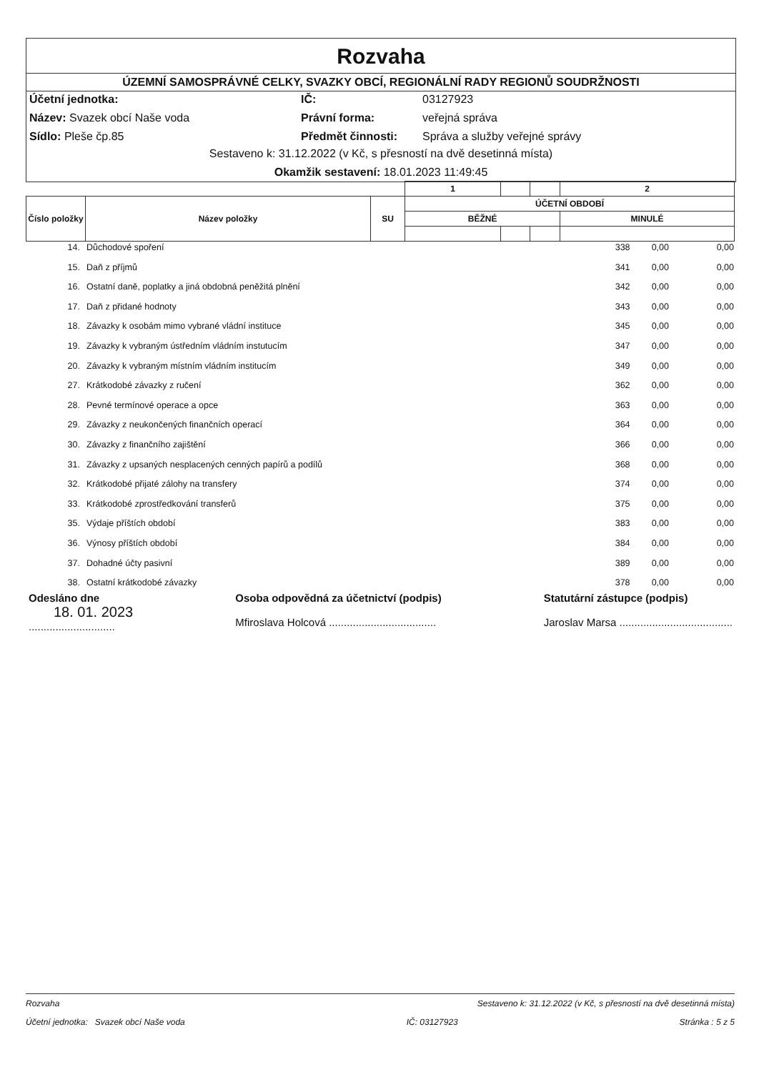Rozvaha
ÚZEMNÍ SAMOSPRÁVNÉ CELKY, SVAZKY OBCÍ, REGIONÁLNÍ RADY REGIONŮ SOUDRŽNOSTI
Účetní jednotka: IČ: 03127923 Název: Svazek obcí Naše voda Právní forma: veřejná správa Sídlo: Pleše čp.85 Předmět činnosti: Správa a služby veřejné správy
Sestaveno k: 31.12.2022 (v Kč, s přesností na dvě desetinná místa)
Okamžik sestavení: 18.01.2023 11:49:45
| | | | 1 | | | 2 |
| --- | --- | --- | --- | --- | --- | --- |
| Číslo položky | Název položky | SU | ÚČETNÍ OBDOBÍ | | | |
| | | | BĚŽNÉ | | | MINULÉ |
| 14. | Důchodové spoření | 338 | 0,00 | 0,00 |
| 15. | Daň z příjmů | 341 | 0,00 | 0,00 |
| 16. | Ostatní daně, poplatky a jiná obdobná peněžitá plnění | 342 | 0,00 | 0,00 |
| 17. | Daň z přidané hodnoty | 343 | 0,00 | 0,00 |
| 18. | Závazky k osobám mimo vybrané vládní instituce | 345 | 0,00 | 0,00 |
| 19. | Závazky k vybraným ústředním vládním instutucím | 347 | 0,00 | 0,00 |
| 20. | Závazky k vybraným místním vládním institucím | 349 | 0,00 | 0,00 |
| 27. | Krátkodobé závazky z ručení | 362 | 0,00 | 0,00 |
| 28. | Pevné termínové operace a opce | 363 | 0,00 | 0,00 |
| 29. | Závazky z neukončených finančních operací | 364 | 0,00 | 0,00 |
| 30. | Závazky z finančního zajištění | 366 | 0,00 | 0,00 |
| 31. | Závazky z upsaných nesplacených cenných papírů a podílů | 368 | 0,00 | 0,00 |
| 32. | Krátkodobé přijaté zálohy na transfery | 374 | 0,00 | 0,00 |
| 33. | Krátkodobé zprostředkování transferů | 375 | 0,00 | 0,00 |
| 35. | Výdaje příštích období | 383 | 0,00 | 0,00 |
| 36. | Výnosy příštích období | 384 | 0,00 | 0,00 |
| 37. | Dohadné účty pasivní | 389 | 0,00 | 0,00 |
| 38. | Ostatní krátkodobé závazky | 378 | 0,00 | 0,00 |
Odesláno dne
18. 01. 2023
.............................
Osoba odpovědná za účetnictví (podpis)
Mfiroslava Holcová ....................................
Statutární zástupce (podpis)
Jaroslav Marsa ......................................
Rozvaha Sestaveno k: 31.12.2022 (v Kč, s přesností na dvě desetinná místa)
Účetní jednotka: Svazek obcí Naše voda IČ: 03127923 Stránka : 5 z 5